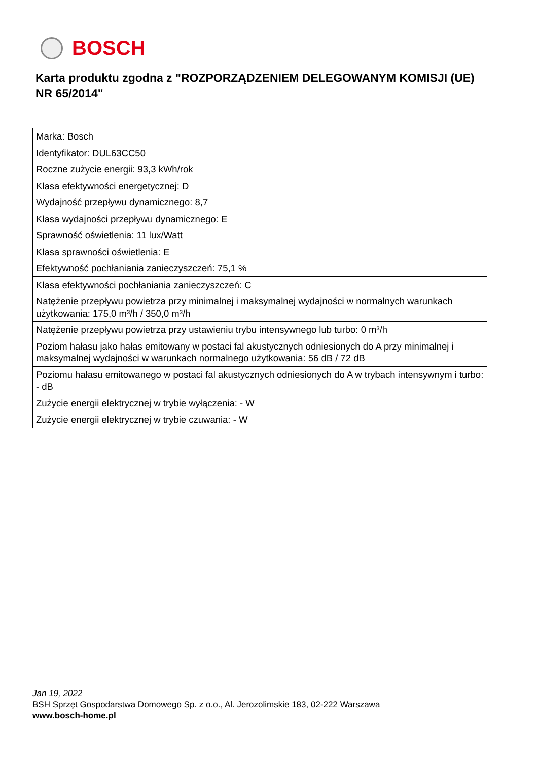BOSCH
Karta produktu zgodna z "ROZPORZĄDZENIEM DELEGOWANYM KOMISJI (UE) NR 65/2014"
| Marka: Bosch |
| Identyfikator: DUL63CC50 |
| Roczne zużycie energii: 93,3 kWh/rok |
| Klasa efektywności energetycznej: D |
| Wydajność przepływu dynamicznego: 8,7 |
| Klasa wydajności przepływu dynamicznego: E |
| Sprawność oświetlenia: 11 lux/Watt |
| Klasa sprawności oświetlenia: E |
| Efektywność pochłaniania zanieczyszczeń: 75,1 % |
| Klasa efektywności pochłaniania zanieczyszczeń: C |
| Natężenie przepływu powietrza przy minimalnej i maksymalnej wydajności w normalnych warunkach użytkowania: 175,0 m³/h / 350,0 m³/h |
| Natężenie przepływu powietrza przy ustawieniu trybu intensywnego lub turbo: 0 m³/h |
| Poziom hałasu jako hałas emitowany w postaci fal akustycznych odniesionych do A przy minimalnej i maksymalnej wydajności w warunkach normalnego użytkowania: 56 dB / 72 dB |
| Poziomu hałasu emitowanego w postaci fal akustycznych odniesionych do A w trybach intensywnym i turbo: - dB |
| Zużycie energii elektrycznej w trybie wyłączenia: - W |
| Zużycie energii elektrycznej w trybie czuwania: - W |
Jan 19, 2022
BSH Sprzęt Gospodarstwa Domowego Sp. z o.o., Al. Jerozolimskie 183, 02-222 Warszawa
www.bosch-home.pl